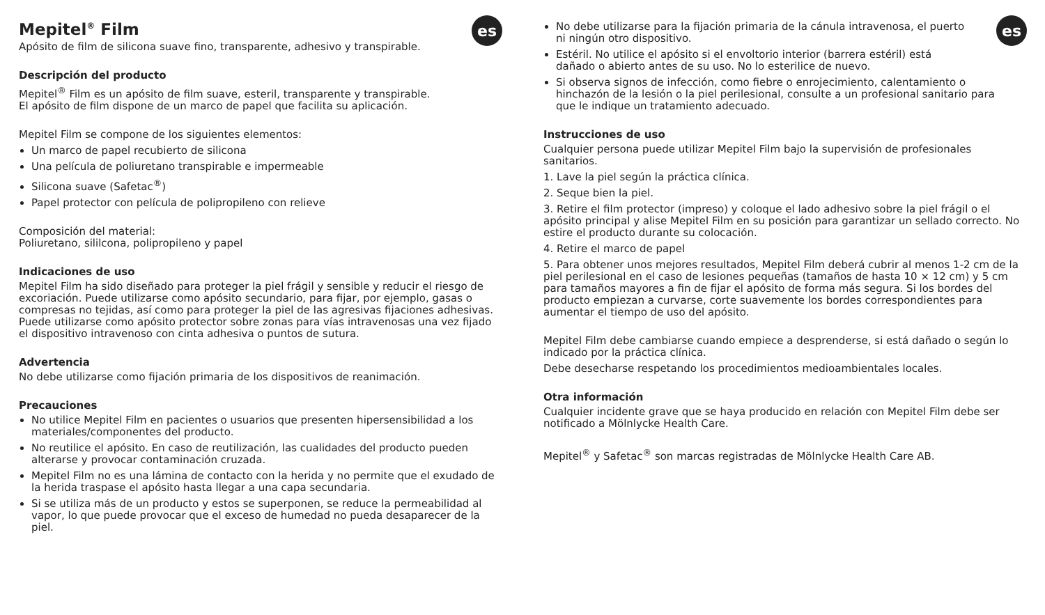es
Mepitel<sup>®</sup> Film
Apósito de film de silicona suave fino, transparente, adhesivo y transpirable.
Descripción del producto
Mepitel<sup>®</sup> Film es un apósito de film suave, esteril, transparente y transpirable.
El apósito de film dispone de un marco de papel que facilita su aplicación.
Mepitel Film se compone de los siguientes elementos:
Un marco de papel recubierto de silicona
Una película de poliuretano transpirable e impermeable
Silicona suave (Safetac<sup>®</sup>)
Papel protector con película de polipropileno con relieve
Composición del material:
Poliuretano, sililcona, polipropileno y papel
Indicaciones de uso
Mepitel Film ha sido diseñado para proteger la piel frágil y sensible y reducir el riesgo de excoriación. Puede utilizarse como apósito secundario, para fijar, por ejemplo, gasas o compresas no tejidas, así como para proteger la piel de las agresivas fijaciones adhesivas. Puede utilizarse como apósito protector sobre zonas para vías intravenosas una vez fijado el dispositivo intravenoso con cinta adhesiva o puntos de sutura.
Advertencia
No debe utilizarse como fijación primaria de los dispositivos de reanimación.
Precauciones
No utilice Mepitel Film en pacientes o usuarios que presenten hipersensibilidad a los materiales/componentes del producto.
No reutilice el apósito. En caso de reutilización, las cualidades del producto pueden alterarse y provocar contaminación cruzada.
Mepitel Film no es una lámina de contacto con la herida y no permite que el exudado de la herida traspase el apósito hasta llegar a una capa secundaria.
Si se utiliza más de un producto y estos se superponen, se reduce la permeabilidad al vapor, lo que puede provocar que el exceso de humedad no pueda desaparecer de la piel.
es
No debe utilizarse para la fijación primaria de la cánula intravenosa, el puerto ni ningún otro dispositivo.
Estéril. No utilice el apósito si el envoltorio interior (barrera estéril) está dañado o abierto antes de su uso. No lo esterilice de nuevo.
Si observa signos de infección, como fiebre o enrojecimiento, calentamiento o hinchazón de la lesión o la piel perilesional, consulte a un profesional sanitario para que le indique un tratamiento adecuado.
Instrucciones de uso
Cualquier persona puede utilizar Mepitel Film bajo la supervisión de profesionales sanitarios.
1. Lave la piel según la práctica clínica.
2. Seque bien la piel.
3. Retire el film protector (impreso) y coloque el lado adhesivo sobre la piel frágil o el apósito principal y alise Mepitel Film en su posición para garantizar un sellado correcto. No estire el producto durante su colocación.
4. Retire el marco de papel
5. Para obtener unos mejores resultados, Mepitel Film deberá cubrir al menos 1-2 cm de la piel perilesional en el caso de lesiones pequeñas (tamaños de hasta 10 × 12 cm) y 5 cm para tamaños mayores a fin de fijar el apósito de forma más segura. Si los bordes del producto empiezan a curvarse, corte suavemente los bordes correspondientes para aumentar el tiempo de uso del apósito.
Mepitel Film debe cambiarse cuando empiece a desprenderse, si está dañado o según lo indicado por la práctica clínica.
Debe desecharse respetando los procedimientos medioambientales locales.
Otra información
Cualquier incidente grave que se haya producido en relación con Mepitel Film debe ser notificado a Mölnlycke Health Care.
Mepitel<sup>®</sup> y Safetac<sup>®</sup> son marcas registradas de Mölnlycke Health Care AB.